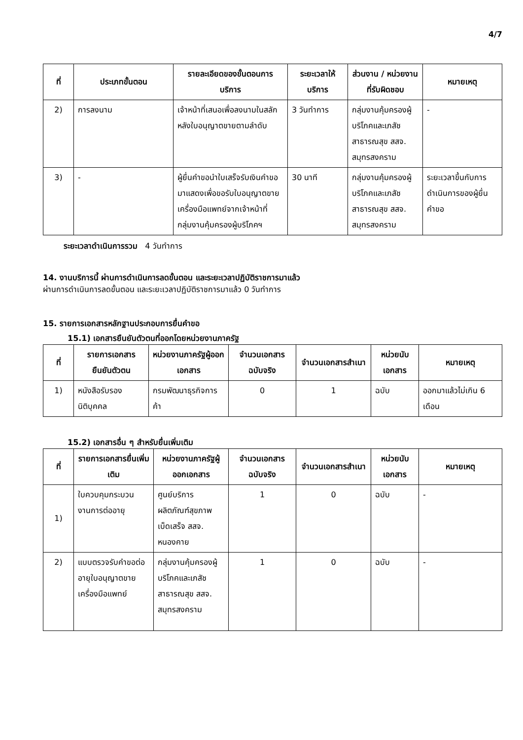4/7
| ที่ | ประเภทขั้นตอน | รายละเอียดของขั้นตอนการบริการ | ระยะเวลาให้บริการ | ส่วนงาน / หน่วยงานที่รับผิดชอบ | หมายเหตุ |
| --- | --- | --- | --- | --- | --- |
| 2) | การลงนาม | เจ้าหน้าที่เสนอเพื่อลงนามในสลักหลังใบอนุญาตขายตามลำดับ | 3 วันทำการ | กลุ่มงานคุ้มครองผู้บริโภคและเภสัชสาธารณสุข สสจ. สมุทรสงคราม | - |
| 3) | - | ผู้ยื่นคำขอนำใบเสร็จรับเงินคำขอมาแสดงเพื่อขอรับใบอนุญาตขายเครื่องมือแพทย์จากเจ้าหน้าที่ กลุ่มงานคุ้มครองผู้บริโภคฯ | 30 นาที | กลุ่มงานคุ้มครองผู้บริโภคและเภสัชสาธารณสุข สสจ. สมุทรสงคราม | ระยะเวลาขึ้นกับการดำเนินการของผู้ยื่นคำขอ |
ระยะเวลาดำเนินการรวม 4 วันทำการ
14. งานบริการนี้ ผ่านการดำเนินการลดขั้นตอน และระยะเวลาปฏิบัติราชการมาแล้ว
ผ่านการดำเนินการลดขั้นตอน และระยะเวลาปฏิบัติราชการมาแล้ว 0 วันทำการ
15. รายการเอกสารหลักฐานประกอบการยื่นคำขอ
15.1) เอกสารยืนยันตัวตนที่ออกโดยหน่วยงานภาครัฐ
| ที่ | รายการเอกสารยืนยันตัวตน | หน่วยงานภาครัฐผู้ออกเอกสาร | จำนวนเอกสารฉบับจริง | จำนวนเอกสารสำเนา | หน่วยนับเอกสาร | หมายเหตุ |
| --- | --- | --- | --- | --- | --- | --- |
| 1) | หนังสือรับรองนิติบุคคล | กรมพัฒนาธุรกิจการค้า | 0 | 1 | ฉบับ | ออกมาแล้วไม่เกิน 6 เดือน |
15.2) เอกสารอื่น ๆ สำหรับยื่นเพิ่มเติม
| ที่ | รายการเอกสารยื่นเพิ่มเติม | หน่วยงานภาครัฐผู้ออกเอกสาร | จำนวนเอกสารฉบับจริง | จำนวนเอกสารสำเนา | หน่วยนับเอกสาร | หมายเหตุ |
| --- | --- | --- | --- | --- | --- | --- |
| 1) | ใบควบคุมกระบวนงานการต่ออายุ | ศูนย์บริการผลิตภัณฑ์สุขภาพเบ็ดเสร็จ สสจ. หนองคาย | 1 | 0 | ฉบับ | - |
| 2) | แบบตรวจรับคำขอต่ออายุใบอนุญาตขายเครื่องมือแพทย์ | กลุ่มงานคุ้มครองผู้บริโภคและเภสัชสาธารณสุข สสจ. สมุทรสงคราม | 1 | 0 | ฉบับ | - |